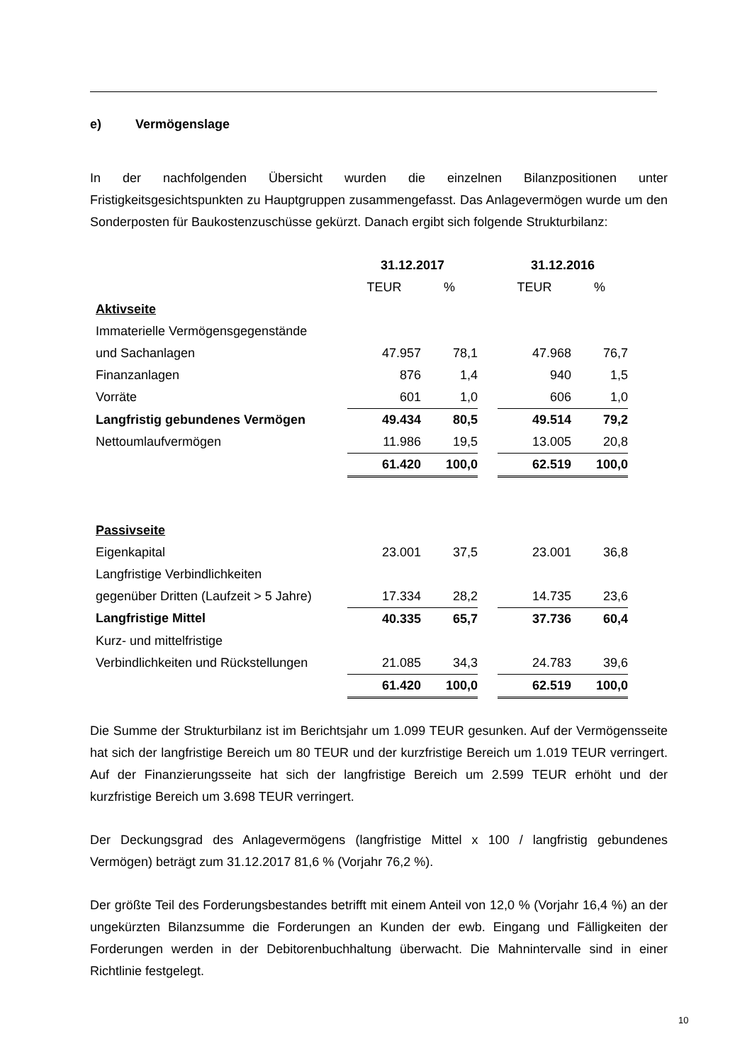e) Vermögenslage
In der nachfolgenden Übersicht wurden die einzelnen Bilanzpositionen unter Fristigkeitsgesichtspunkten zu Hauptgruppen zusammengefasst. Das Anlagevermögen wurde um den Sonderposten für Baukostenzuschüsse gekürzt. Danach ergibt sich folgende Strukturbilanz:
| | 31.12.2017 | | | 31.12.2016 | |
| | TEUR | % | | TEUR | % |
| Aktivseite | | | | | |
| Immaterielle Vermögensgegenstände | | | | | |
| und Sachanlagen | 47.957 | 78,1 | | 47.968 | 76,7 |
| Finanzanlagen | 876 | 1,4 | | 940 | 1,5 |
| Vorräte | 601 | 1,0 | | 606 | 1,0 |
| Langfristig gebundenes Vermögen | 49.434 | 80,5 | | 49.514 | 79,2 |
| Nettoumlaufvermögen | 11.986 | 19,5 | | 13.005 | 20,8 |
| | 61.420 | 100,0 | | 62.519 | 100,0 |
| Passivseite | | | | | |
| Eigenkapital | 23.001 | 37,5 | | 23.001 | 36,8 |
| Langfristige Verbindlichkeiten | | | | | |
| gegenüber Dritten (Laufzeit > 5 Jahre) | 17.334 | 28,2 | | 14.735 | 23,6 |
| Langfristige Mittel | 40.335 | 65,7 | | 37.736 | 60,4 |
| Kurz- und mittelfristige | | | | | |
| Verbindlichkeiten und Rückstellungen | 21.085 | 34,3 | | 24.783 | 39,6 |
| | 61.420 | 100,0 | | 62.519 | 100,0 |
Die Summe der Strukturbilanz ist im Berichtsjahr um 1.099 TEUR gesunken. Auf der Vermögensseite hat sich der langfristige Bereich um 80 TEUR und der kurzfristige Bereich um 1.019 TEUR verringert. Auf der Finanzierungsseite hat sich der langfristige Bereich um 2.599 TEUR erhöht und der kurzfristige Bereich um 3.698 TEUR verringert.
Der Deckungsgrad des Anlagevermögens (langfristige Mittel x 100 / langfristig gebundenes Vermögen) beträgt zum 31.12.2017 81,6 % (Vorjahr 76,2 %).
Der größte Teil des Forderungsbestandes betrifft mit einem Anteil von 12,0 % (Vorjahr 16,4 %) an der ungekürzten Bilanzsumme die Forderungen an Kunden der ewb. Eingang und Fälligkeiten der Forderungen werden in der Debitorenbuchhaltung überwacht. Die Mahnintervalle sind in einer Richtlinie festgelegt.
10